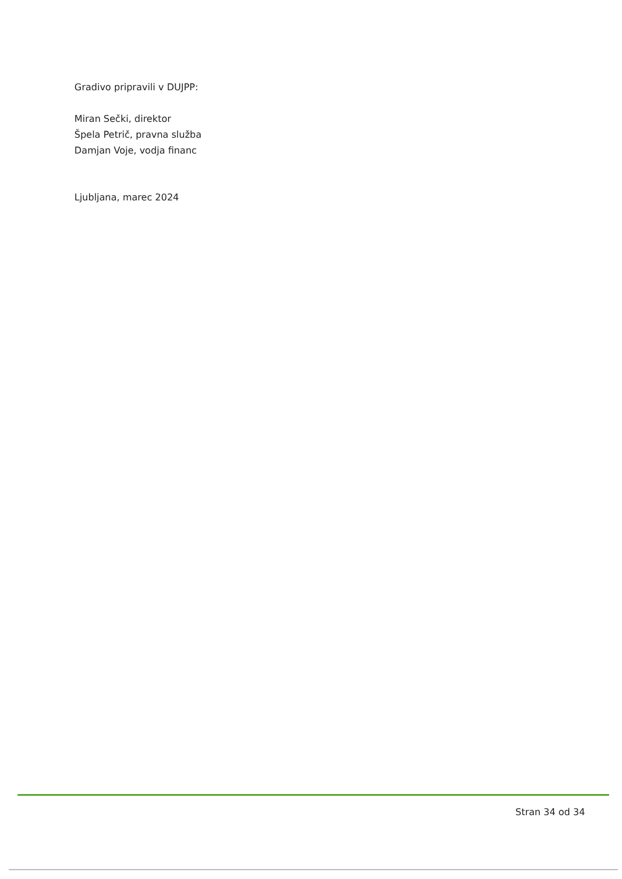Gradivo pripravili v DUJPP:
Miran Sečki, direktor
Špela Petrič, pravna služba
Damjan Voje, vodja financ
Ljubljana, marec 2024
Stran 34 od 34